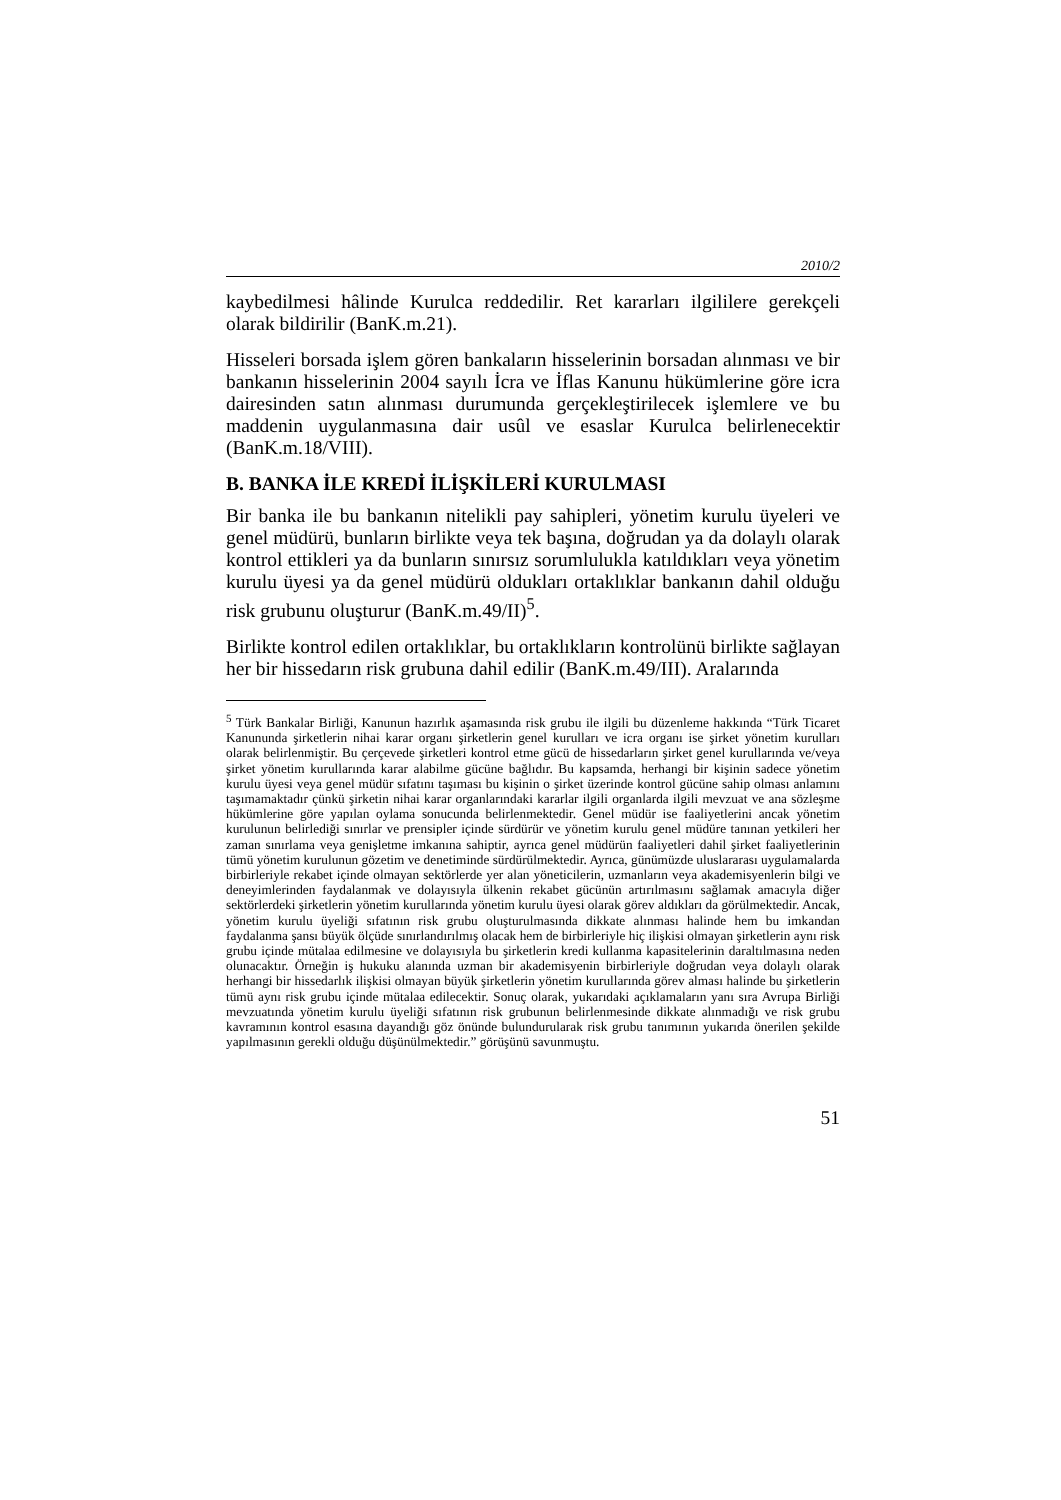2010/2
kaybedilmesi hâlinde Kurulca reddedilir. Ret kararları ilgililere gerekçeli olarak bildirilir (BanK.m.21).
Hisseleri borsada işlem gören bankaların hisselerinin borsadan alınması ve bir bankanın hisselerinin 2004 sayılı İcra ve İflas Kanunu hükümlerine göre icra dairesinden satın alınması durumunda gerçekleştirilecek işlemlere ve bu maddenin uygulanmasına dair usûl ve esaslar Kurulca belirlenecektir (BanK.m.18/VIII).
B. BANKA İLE KREDİ İLİŞKİLERİ KURULMASI
Bir banka ile bu bankanın nitelikli pay sahipleri, yönetim kurulu üyeleri ve genel müdürü, bunların birlikte veya tek başına, doğrudan ya da dolaylı olarak kontrol ettikleri ya da bunların sınırsız sorumlulukla katıldıkları veya yönetim kurulu üyesi ya da genel müdürü oldukları ortaklıklar bankanın dahil olduğu risk grubunu oluşturur (BanK.m.49/II)<sup>5</sup>.
Birlikte kontrol edilen ortaklıklar, bu ortaklıkların kontrolünü birlikte sağlayan her bir hissedarın risk grubuna dahil edilir (BanK.m.49/III). Aralarında
<sup>5</sup> Türk Bankalar Birliği, Kanunun hazırlık aşamasında risk grubu ile ilgili bu düzenleme hakkında “Türk Ticaret Kanununda şirketlerin nihai karar organı şirketlerin genel kurulları ve icra organı ise şirket yönetim kurulları olarak belirlenmiştir. Bu çerçevede şirketleri kontrol etme gücü de hissedarların şirket genel kurullarında ve/veya şirket yönetim kurullarında karar alabilme gücüne bağlıdır. Bu kapsamda, herhangi bir kişinin sadece yönetim kurulu üyesi veya genel müdür sıfatını taşıması bu kişinin o şirket üzerinde kontrol gücüne sahip olması anlamını taşımamaktadır çünkü şirketin nihai karar organlarındaki kararlar ilgili organlarda ilgili mevzuat ve ana sözleşme hükümlerine göre yapılan oylama sonucunda belirlenmektedir. Genel müdür ise faaliyetlerini ancak yönetim kurulunun belirlediği sınırlar ve prensipler içinde sürdürür ve yönetim kurulu genel müdüre tanınan yetkileri her zaman sınırlama veya genişletme imkanına sahiptir, ayrıca genel müdürün faaliyetleri dahil şirket faaliyetlerinin tümü yönetim kurulunun gözetim ve denetiminde sürdürülmektedir. Ayrıca, günümüzde uluslararası uygulamalarda birbirleriyle rekabet içinde olmayan sektörlerde yer alan yöneticilerin, uzmanların veya akademisyenlerin bilgi ve deneyimlerinden faydalanmak ve dolayısıyla ülkenin rekabet gücünün artırılmasını sağlamak amacıyla diğer sektörlerdeki şirketlerin yönetim kurullarında yönetim kurulu üyesi olarak görev aldıkları da görülmektedir. Ancak, yönetim kurulu üyeliği sıfatının risk grubu oluşturulmasında dikkate alınması halinde hem bu imkandan faydalanma şansı büyük ölçüde sınırlandırılmış olacak hem de birbirleriyle hiç ilişkisi olmayan şirketlerin aynı risk grubu içinde mütalaa edilmesine ve dolayısıyla bu şirketlerin kredi kullanma kapasitelerinin daraltılmasına neden olunacaktır. Örneğin iş hukuku alanında uzman bir akademisyenin birbirleriyle doğrudan veya dolaylı olarak herhangi bir hissedarlık ilişkisi olmayan büyük şirketlerin yönetim kurullarında görev alması halinde bu şirketlerin tümü aynı risk grubu içinde mütalaa edilecektir. Sonuç olarak, yukarıdaki açıklamaların yanı sıra Avrupa Birliği mevzuatında yönetim kurulu üyeliği sıfatının risk grubunun belirlenmesinde dikkate alınmadığı ve risk grubu kavramının kontrol esasına dayandığı göz önünde bulundurularak risk grubu tanımının yukarıda önerilen şekilde yapılmasının gerekli olduğu düşünülmektedir.” görüşünü savunmuştu.
51